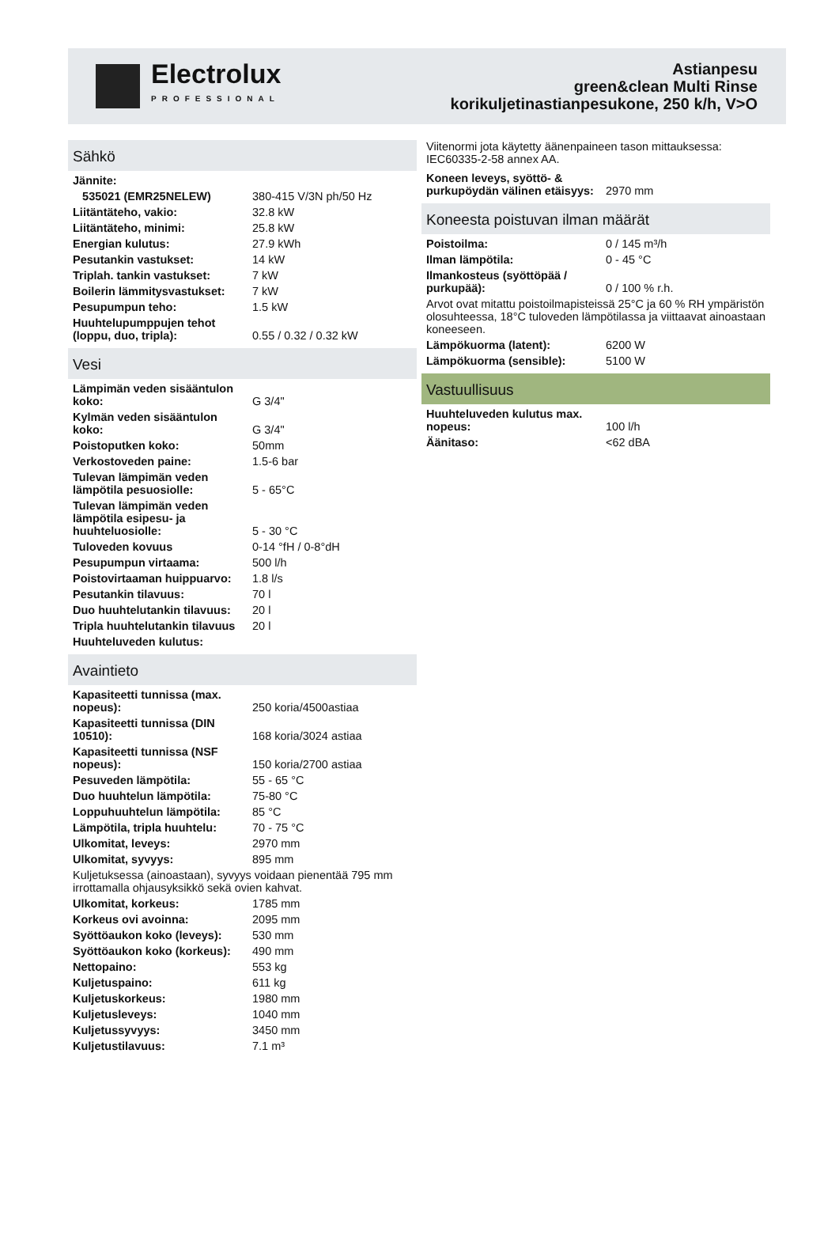Electrolux
PROFESSIONAL
Astianpesu
green&clean Multi Rinse
korikuljetinastianpesukone, 250 k/h, V>O
Sähkö
| Jännite: | |
| 535021 (EMR25NELEW) | 380-415 V/3N ph/50 Hz |
| Liitäntäteho, vakio: | 32.8 kW |
| Liitäntäteho, minimi: | 25.8 kW |
| Energian kulutus: | 27.9 kWh |
| Pesutankin vastukset: | 14 kW |
| Triplah. tankin vastukset: | 7 kW |
| Boilerin lämmitysvastukset: | 7 kW |
| Pesupumpun teho: | 1.5 kW |
| Huuhtelupumppujen tehot (loppu, duo, tripla): | 0.55 / 0.32 / 0.32 kW |
Vesi
| Lämpimän veden sisääntulon koko: | G 3/4" |
| Kylmän veden sisääntulon koko: | G 3/4" |
| Poistoputken koko: | 50mm |
| Verkostoveden paine: | 1.5-6 bar |
| Tulevan lämpimän veden lämpötila pesuosiolle: | 5 - 65°C |
| Tulevan lämpimän veden lämpötila esipesu- ja huuhteluosiolle: | 5 - 30 °C |
| Tuloveden kovuus | 0-14 °fH / 0-8°dH |
| Pesupumpun virtaama: | 500 l/h |
| Poistovirtaaman huippuarvo: | 1.8 l/s |
| Pesutankin tilavuus: | 70 l |
| Duo huuhtelutankin tilavuus: | 20 l |
| Tripla huuhtelutankin tilavuus | 20 l |
| Huuhteluveden kulutus: | |
Avaintieto
| Kapasiteetti tunnissa (max. nopeus): | 250 koria/4500astiaa |
| Kapasiteetti tunnissa (DIN 10510): | 168 koria/3024 astiaa |
| Kapasiteetti tunnissa (NSF nopeus): | 150 koria/2700 astiaa |
| Pesuveden lämpötila: | 55 - 65 °C |
| Duo huuhtelun lämpötila: | 75-80 °C |
| Loppuhuuhtelun lämpötila: | 85 °C |
| Lämpötila, tripla huuhtelu: | 70 - 75 °C |
| Ulkomitat, leveys: | 2970 mm |
| Ulkomitat, syvyys: | 895 mm |
| Kuljetuksessa (ainoastaan), syvyys voidaan pienentää 795 mm irrottamalla ohjausyksikkö sekä ovien kahvat. | |
| Ulkomitat, korkeus: | 1785 mm |
| Korkeus ovi avoinna: | 2095 mm |
| Syöttöaukon koko (leveys): | 530 mm |
| Syöttöaukon koko (korkeus): | 490 mm |
| Nettopaino: | 553 kg |
| Kuljetuspaino: | 611 kg |
| Kuljetuskorkeus: | 1980 mm |
| Kuljetusleveys: | 1040 mm |
| Kuljetussyvyys: | 3450 mm |
| Kuljetustilavuus: | 7.1 m³ |
Viitenormi jota käytetty äänenpaineen tason mittauksessa: IEC60335-2-58 annex AA.
| Koneen leveys, syöttö- & purkupöydän välinen etäisyys: | 2970 mm |
Koneesta poistuvan ilman määrät
| Poistoilma: | 0 / 145 m³/h |
| Ilman lämpötila: | 0 - 45 °C |
| Ilmankosteus (syöttöpää / purkupää): | 0 / 100 % r.h. |
| Arvot ovat mitattu poistoilmapisteissä 25°C ja 60 % RH ympäristön olosuhteessa, 18°C tuloveden lämpötilassa ja viittaavat ainoastaan koneeseen. | |
| Lämpökuorma (latent): | 6200 W |
| Lämpökuorma (sensible): | 5100 W |
Vastuullisuus
| Huuhteluveden kulutus max. nopeus: | 100 l/h |
| Äänitaso: | <62 dBA |